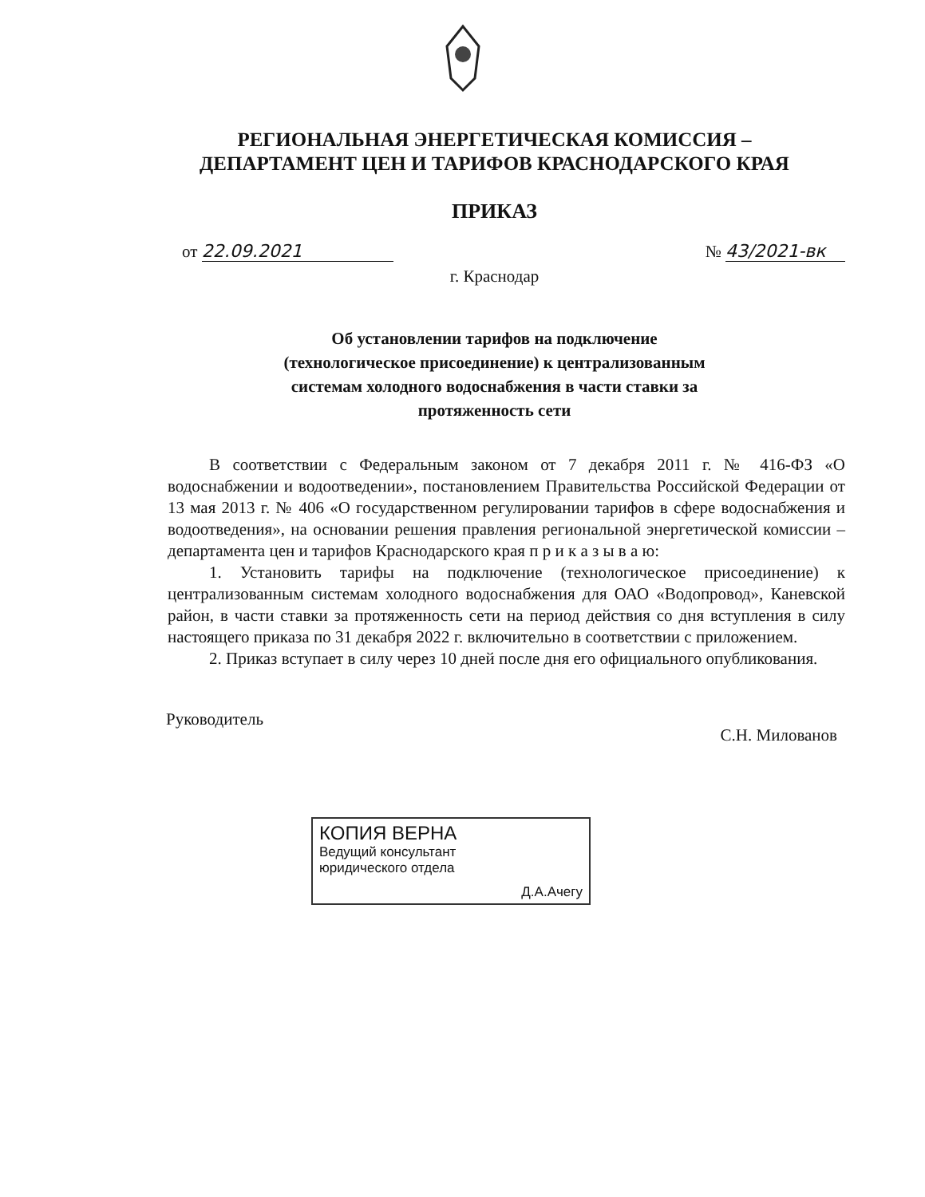РЕГИОНАЛЬНАЯ ЭНЕРГЕТИЧЕСКАЯ КОМИССИЯ –
ДЕПАРТАМЕНТ ЦЕН И ТАРИФОВ КРАСНОДАРСКОГО КРАЯ
ПРИКАЗ
от 22.09.2021 № 43/2021-вк
г. Краснодар
Об установлении тарифов на подключение
(технологическое присоединение) к централизованным
системам холодного водоснабжения в части ставки за
протяженность сети
В соответствии с Федеральным законом от 7 декабря 2011 г. № 416-ФЗ «О водоснабжении и водоотведении», постановлением Правительства Российской Федерации от 13 мая 2013 г. № 406 «О государственном регулировании тарифов в сфере водоснабжения и водоотведения», на основании решения правления региональной энергетической комиссии – департамента цен и тарифов Краснодарского края п р и к а з ы в а ю:
1. Установить тарифы на подключение (технологическое присоединение) к централизованным системам холодного водоснабжения для ОАО «Водопровод», Каневской район, в части ставки за протяженность сети на период действия со дня вступления в силу настоящего приказа по 31 декабря 2022 г. включительно в соответствии с приложением.
2. Приказ вступает в силу через 10 дней после дня его официального опубликования.
Руководитель
С.Н. Милованов
КОПИЯ ВЕРНА
Ведущий консультант
юридического отдела
Д.А.Ачегу